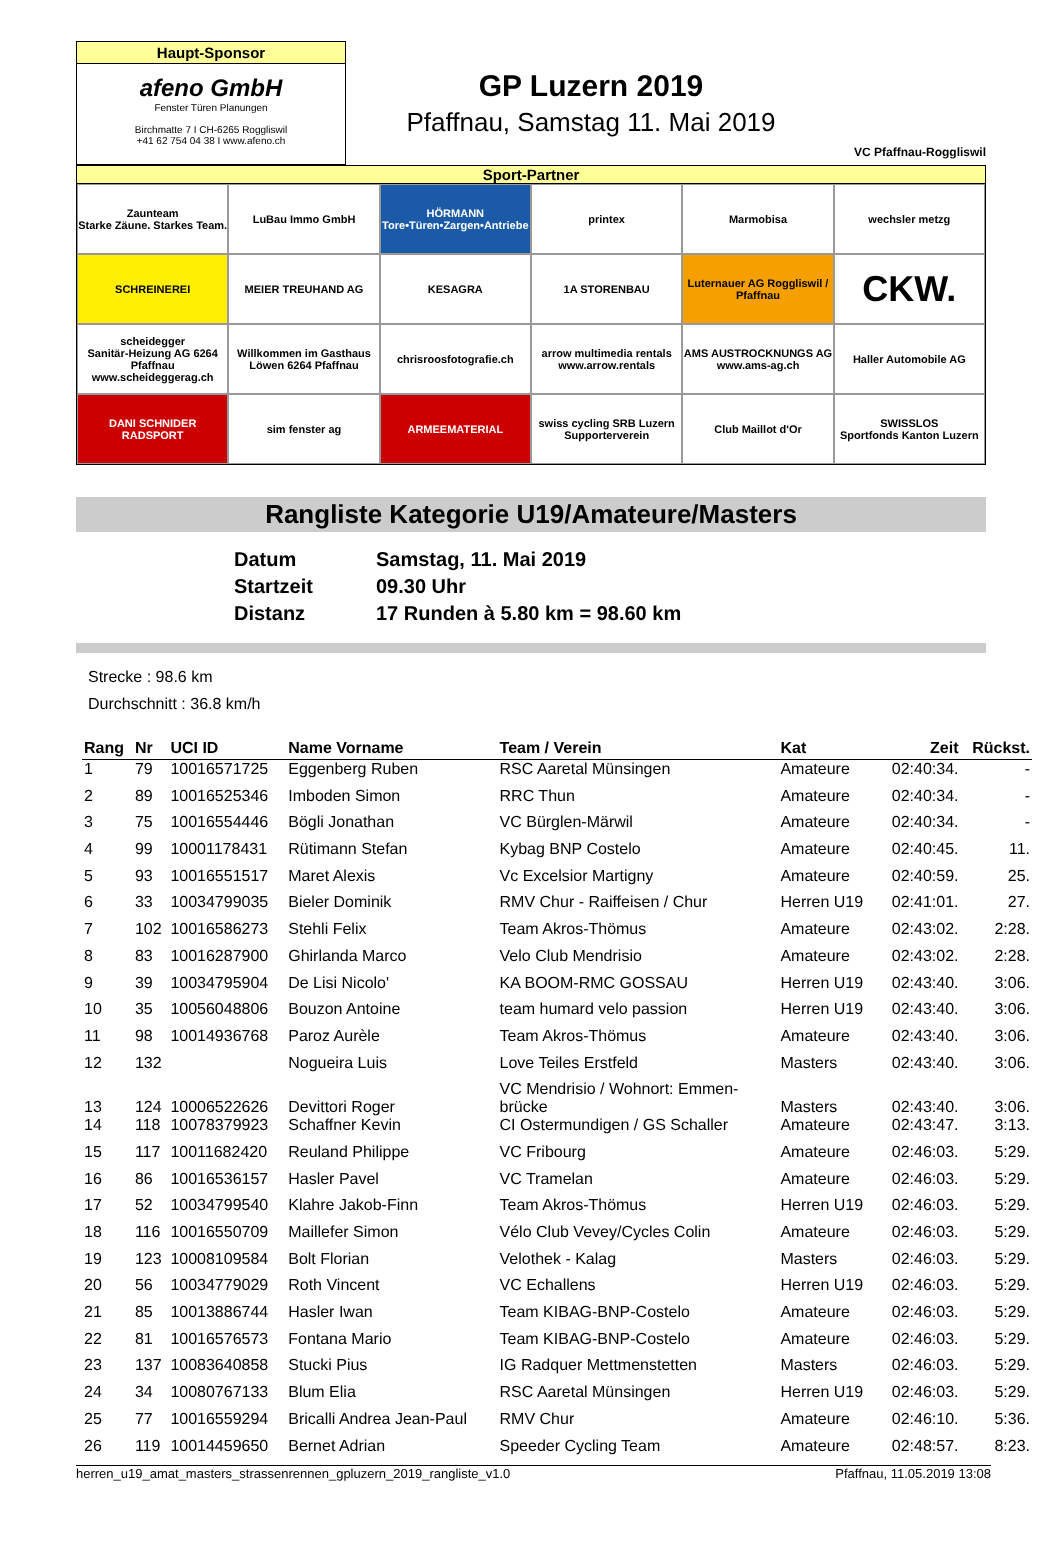Haupt-Sponsor
afeno GmbH
Fenster Türen Planungen
Birchmatte 7 I CH-6265 Roggliswil
+41 62 754 04 38 I www.afeno.ch
GP Luzern 2019
Pfaffnau, Samstag 11. Mai 2019
VC Pfaffnau-Roggliswil
Sport-Partner
Zaunteam
Starke Zäune. Starkes Team.
LuBau Immo GmbH
HÖRMANN
Tore•Türen•Zargen•Antriebe
printex
Marmobisa
wechsler metzg
SCHREINEREI
MEIER TREUHAND AG
KESAGRA
1A STORENBAU
Luternauer AG Roggliswil / Pfaffnau
CKW.
scheidegger
Sanitär-Heizung AG 6264 Pfaffnau
www.scheideggerag.ch
Willkommen im Gasthaus Löwen 6264 Pfaffnau
chrisroosfotografie.ch
arrow multimedia rentals
www.arrow.rentals
AMS AUSTROCKNUNGS AG
www.ams-ag.ch
Haller Automobile AG
DANI SCHNIDER RADSPORT
sim fenster ag
ARMEEMATERIAL
swiss cycling SRB Luzern Supporterverein
Club Maillot d'Or
SWISSLOS
Sportfonds Kanton Luzern
Rangliste Kategorie U19/Amateure/Masters
| Datum | Samstag, 11. Mai 2019 |
| Startzeit | 09.30 Uhr |
| Distanz | 17 Runden à 5.80 km = 98.60 km |
Strecke : 98.6 km
Durchschnitt : 36.8 km/h
| Rang | Nr | UCI ID | Name Vorname | Team / Verein | Kat | Zeit | Rückst. |
| --- | --- | --- | --- | --- | --- | --- | --- |
| 1 | 79 | 10016571725 | Eggenberg Ruben | RSC Aaretal Münsingen | Amateure | 02:40:34. | - |
| 2 | 89 | 10016525346 | Imboden Simon | RRC Thun | Amateure | 02:40:34. | - |
| 3 | 75 | 10016554446 | Bögli Jonathan | VC Bürglen-Märwil | Amateure | 02:40:34. | - |
| 4 | 99 | 10001178431 | Rütimann Stefan | Kybag BNP Costelo | Amateure | 02:40:45. | 11. |
| 5 | 93 | 10016551517 | Maret Alexis | Vc Excelsior Martigny | Amateure | 02:40:59. | 25. |
| 6 | 33 | 10034799035 | Bieler Dominik | RMV Chur - Raiffeisen / Chur | Herren U19 | 02:41:01. | 27. |
| 7 | 102 | 10016586273 | Stehli Felix | Team Akros-Thömus | Amateure | 02:43:02. | 2:28. |
| 8 | 83 | 10016287900 | Ghirlanda Marco | Velo Club Mendrisio | Amateure | 02:43:02. | 2:28. |
| 9 | 39 | 10034795904 | De Lisi Nicolo' | KA BOOM-RMC GOSSAU | Herren U19 | 02:43:40. | 3:06. |
| 10 | 35 | 10056048806 | Bouzon Antoine | team humard velo passion | Herren U19 | 02:43:40. | 3:06. |
| 11 | 98 | 10014936768 | Paroz Aurèle | Team Akros-Thömus | Amateure | 02:43:40. | 3:06. |
| 12 | 132 | | Nogueira Luis | Love Teiles Erstfeld | Masters | 02:43:40. | 3:06. |
| 13 | 124 | 10006522626 | Devittori Roger | VC Mendrisio / Wohnort: Emmen- brücke | Masters | 02:43:40. | 3:06. |
| 14 | 118 | 10078379923 | Schaffner Kevin | CI Ostermundigen / GS Schaller | Amateure | 02:43:47. | 3:13. |
| 15 | 117 | 10011682420 | Reuland Philippe | VC Fribourg | Amateure | 02:46:03. | 5:29. |
| 16 | 86 | 10016536157 | Hasler Pavel | VC Tramelan | Amateure | 02:46:03. | 5:29. |
| 17 | 52 | 10034799540 | Klahre Jakob-Finn | Team Akros-Thömus | Herren U19 | 02:46:03. | 5:29. |
| 18 | 116 | 10016550709 | Maillefer Simon | Vélo Club Vevey/Cycles Colin | Amateure | 02:46:03. | 5:29. |
| 19 | 123 | 10008109584 | Bolt Florian | Velothek - Kalag | Masters | 02:46:03. | 5:29. |
| 20 | 56 | 10034779029 | Roth Vincent | VC Echallens | Herren U19 | 02:46:03. | 5:29. |
| 21 | 85 | 10013886744 | Hasler Iwan | Team KIBAG-BNP-Costelo | Amateure | 02:46:03. | 5:29. |
| 22 | 81 | 10016576573 | Fontana Mario | Team KIBAG-BNP-Costelo | Amateure | 02:46:03. | 5:29. |
| 23 | 137 | 10083640858 | Stucki Pius | IG Radquer Mettmenstetten | Masters | 02:46:03. | 5:29. |
| 24 | 34 | 10080767133 | Blum Elia | RSC Aaretal Münsingen | Herren U19 | 02:46:03. | 5:29. |
| 25 | 77 | 10016559294 | Bricalli Andrea Jean-Paul | RMV Chur | Amateure | 02:46:10. | 5:36. |
| 26 | 119 | 10014459650 | Bernet Adrian | Speeder Cycling Team | Amateure | 02:48:57. | 8:23. |
herren_u19_amat_masters_strassenrennen_gpluzern_2019_rangliste_v1.0 Pfaffnau, 11.05.2019 13:08